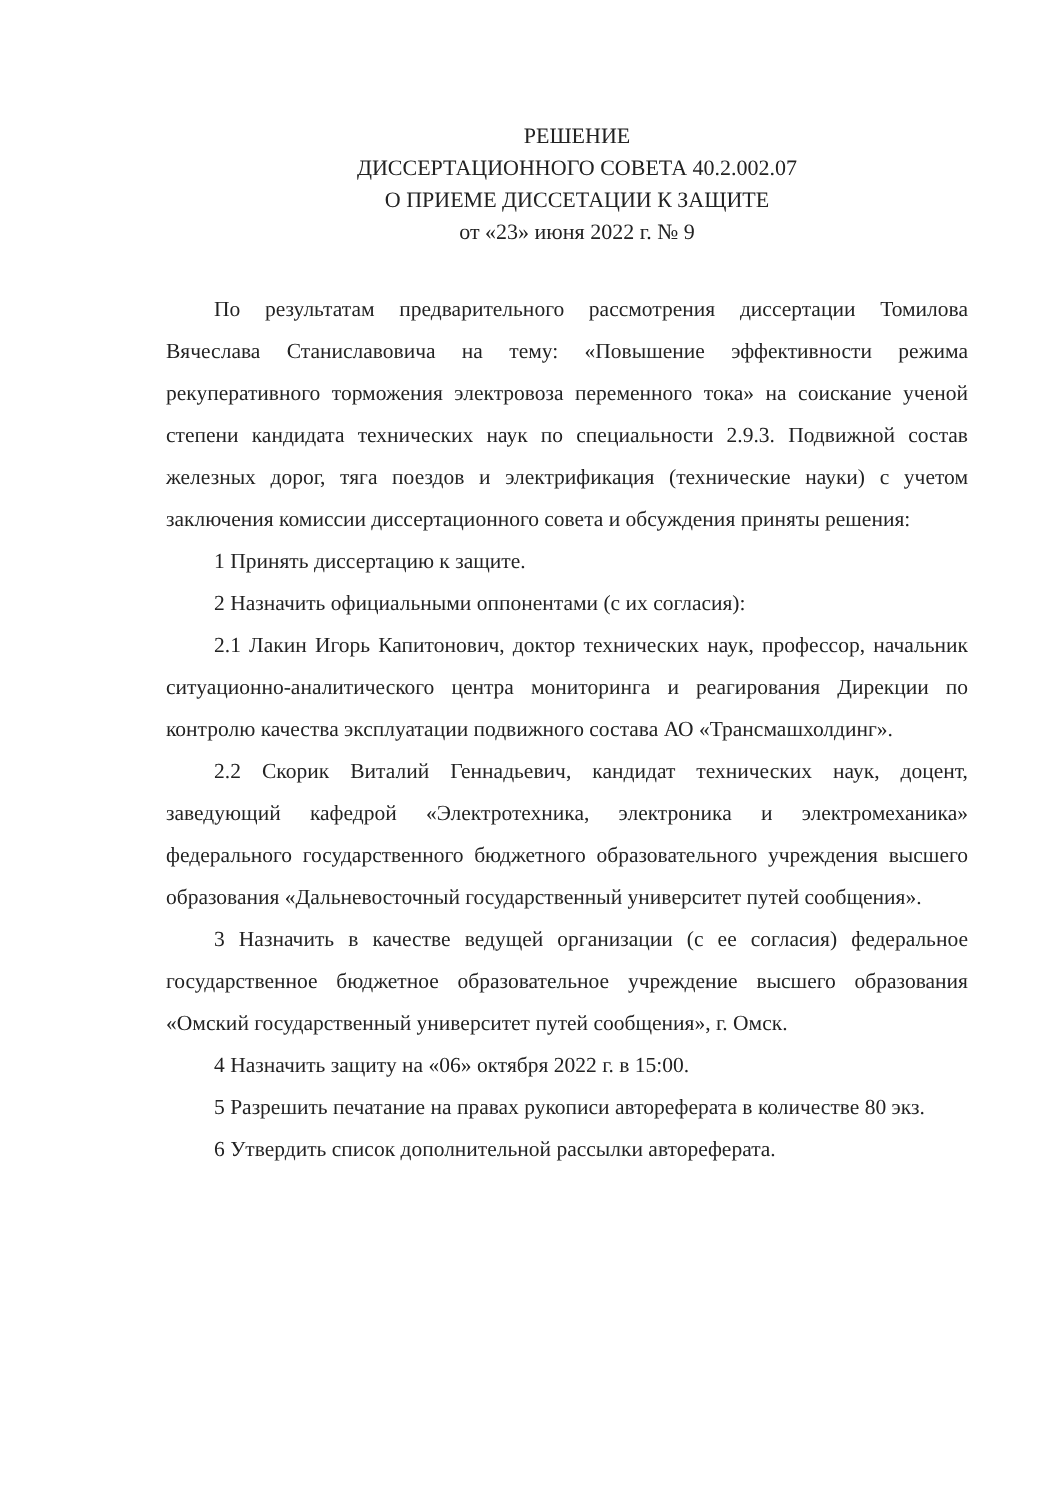РЕШЕНИЕ
ДИССЕРТАЦИОННОГО СОВЕТА 40.2.002.07
О ПРИЕМЕ ДИССЕТАЦИИ К ЗАЩИТЕ
от «23» июня 2022 г. № 9
По результатам предварительного рассмотрения диссертации Томилова Вячеслава Станиславовича на тему: «Повышение эффективности режима рекуперативного торможения электровоза переменного тока» на соискание ученой степени кандидата технических наук по специальности 2.9.3. Подвижной состав железных дорог, тяга поездов и электрификация (технические науки) с учетом заключения комиссии диссертационного совета и обсуждения приняты решения:
1 Принять диссертацию к защите.
2 Назначить официальными оппонентами (с их согласия):
2.1 Лакин Игорь Капитонович, доктор технических наук, профессор, начальник ситуационно-аналитического центра мониторинга и реагирования Дирекции по контролю качества эксплуатации подвижного состава АО «Трансмашхолдинг».
2.2 Скорик Виталий Геннадьевич, кандидат технических наук, доцент, заведующий кафедрой «Электротехника, электроника и электромеханика» федерального государственного бюджетного образовательного учреждения высшего образования «Дальневосточный государственный университет путей сообщения».
3 Назначить в качестве ведущей организации (с ее согласия) федеральное государственное бюджетное образовательное учреждение высшего образования «Омский государственный университет путей сообщения», г. Омск.
4 Назначить защиту на «06» октября 2022 г. в 15:00.
5 Разрешить печатание на правах рукописи автореферата в количестве 80 экз.
6 Утвердить список дополнительной рассылки автореферата.